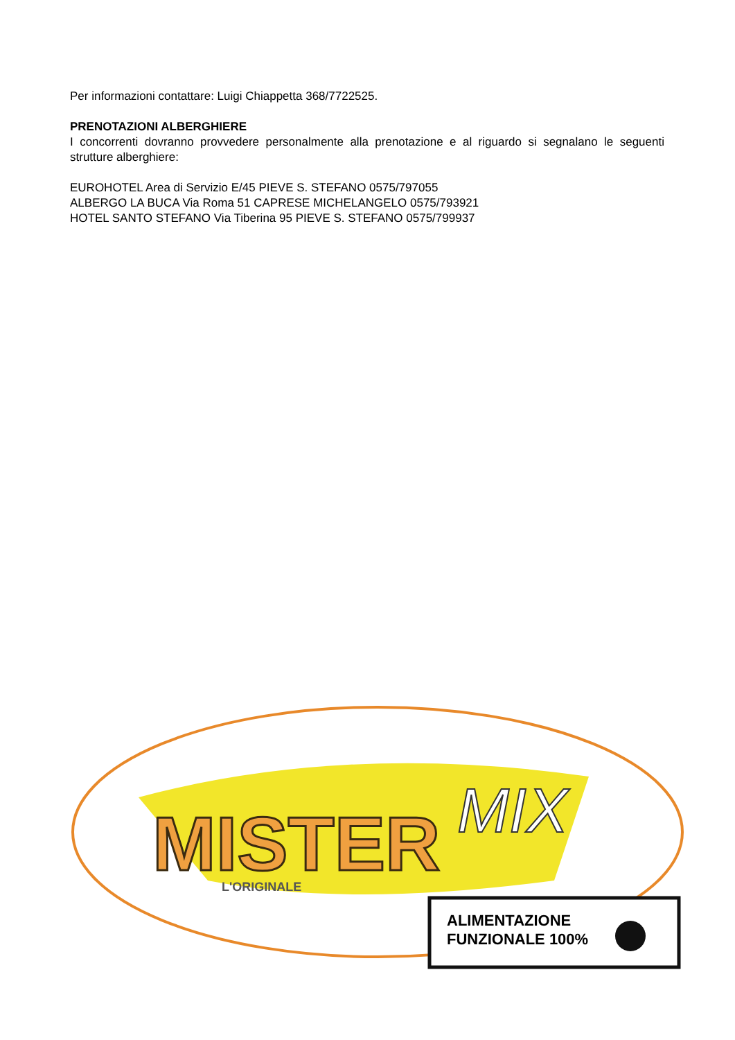Per informazioni contattare: Luigi Chiappetta 368/7722525.
PRENOTAZIONI ALBERGHIERE
I concorrenti dovranno provvedere personalmente alla prenotazione e al riguardo si segnalano le seguenti strutture alberghiere:
EUROHOTEL Area di Servizio E/45 PIEVE S. STEFANO 0575/797055
ALBERGO LA BUCA Via Roma 51 CAPRESE MICHELANGELO 0575/793921
HOTEL SANTO STEFANO Via Tiberina 95 PIEVE S. STEFANO 0575/799937
MISTER
MIX
L'ORIGINALE
ALIMENTAZIONE
FUNZIONALE 100%